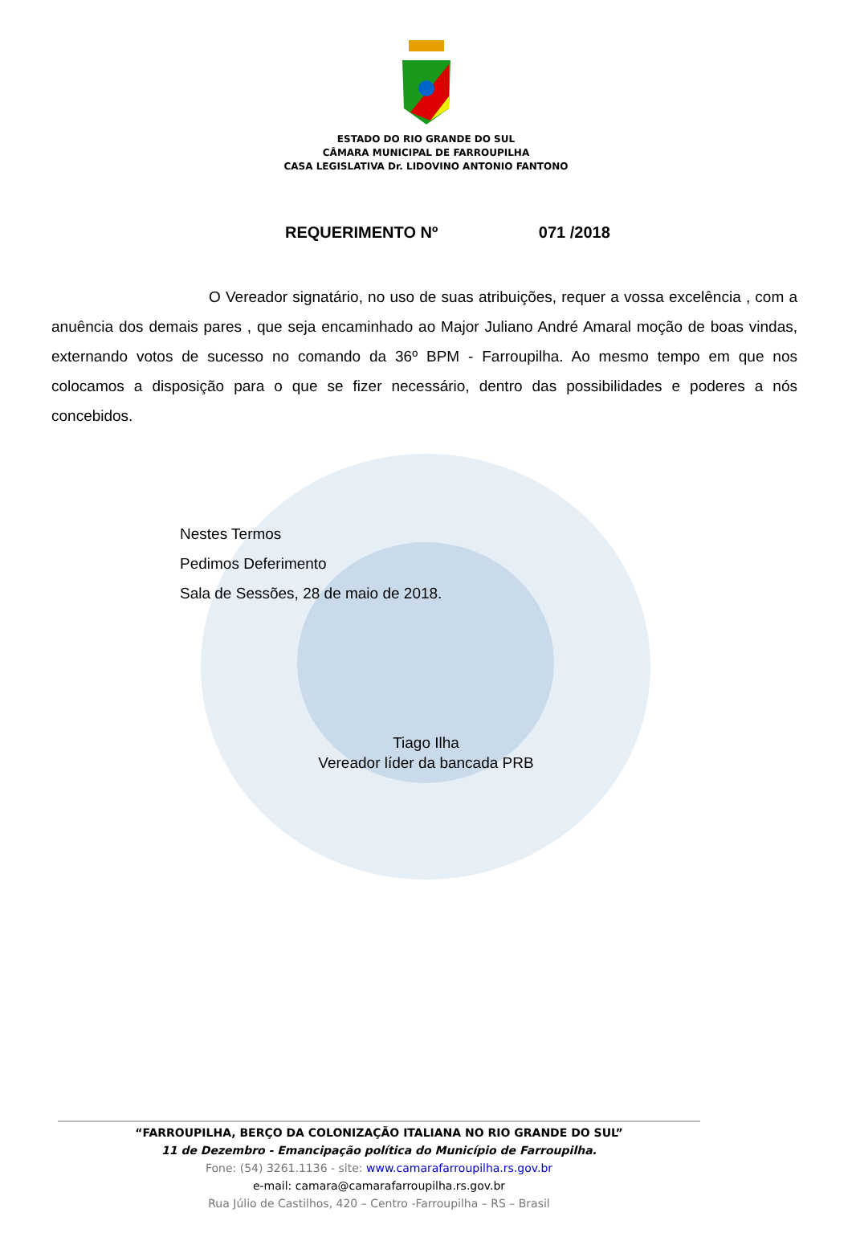ESTADO DO RIO GRANDE DO SUL
CÂMARA MUNICIPAL DE FARROUPILHA
CASA LEGISLATIVA Dr. LIDOVINO ANTONIO FANTONO
REQUERIMENTO Nº 071 /2018
O Vereador signatário, no uso de suas atribuições, requer a vossa excelência , com a anuência dos demais pares , que seja encaminhado ao Major Juliano André Amaral moção de boas vindas, externando votos de sucesso no comando da 36º BPM - Farroupilha. Ao mesmo tempo em que nos colocamos a disposição para o que se fizer necessário, dentro das possibilidades e poderes a nós concebidos.
Nestes Termos
Pedimos Deferimento
Sala de Sessões, 28 de maio de 2018.
Tiago Ilha
Vereador líder da bancada PRB
“FARROUPILHA, BERÇO DA COLONIZAÇÃO ITALIANA NO RIO GRANDE DO SUL”
11 de Dezembro - Emancipação política do Município de Farroupilha.
Fone: (54) 3261.1136 - site: www.camarafarroupilha.rs.gov.br
e-mail: camara@camarafarroupilha.rs.gov.br
Rua Júlio de Castilhos, 420 – Centro -Farroupilha – RS – Brasil